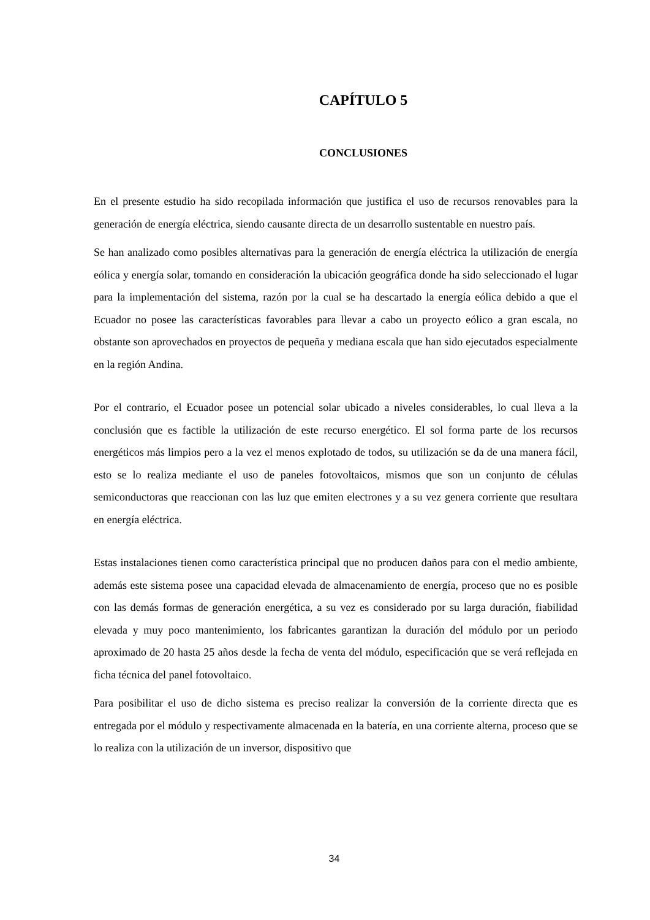CAPÍTULO 5
CONCLUSIONES
En el presente estudio ha sido recopilada información que justifica el uso de recursos renovables para la generación de energía eléctrica, siendo causante directa de un desarrollo sustentable en nuestro país.
Se han analizado como posibles alternativas para la generación de energía eléctrica la utilización de energía eólica y energía solar, tomando en consideración la ubicación geográfica donde ha sido seleccionado el lugar para la implementación del sistema, razón por la cual se ha descartado la energía eólica debido a que el Ecuador no posee las características favorables para llevar a cabo un proyecto eólico a gran escala, no obstante son aprovechados en proyectos de pequeña y mediana escala que han sido ejecutados especialmente en la región Andina.
Por el contrario, el Ecuador posee un potencial solar ubicado a niveles considerables, lo cual lleva a la conclusión que es factible la utilización de este recurso energético. El sol forma parte de los recursos energéticos más limpios pero a la vez el menos explotado de todos, su utilización se da de una manera fácil, esto se lo realiza mediante el uso de paneles fotovoltaicos, mismos que son un conjunto de células semiconductoras que reaccionan con las luz que emiten electrones y a su vez genera corriente que resultara en energía eléctrica.
Estas instalaciones tienen como característica principal que no producen daños para con el medio ambiente, además este sistema posee una capacidad elevada de almacenamiento de energía, proceso que no es posible con las demás formas de generación energética, a su vez es considerado por su larga duración, fiabilidad elevada y muy poco mantenimiento, los fabricantes garantizan la duración del módulo por un periodo aproximado de 20 hasta 25 años desde la fecha de venta del módulo, especificación que se verá reflejada en ficha técnica del panel fotovoltaico.
Para posibilitar el uso de dicho sistema es preciso realizar la conversión de la corriente directa que es entregada por el módulo y respectivamente almacenada en la batería, en una corriente alterna, proceso que se lo realiza con la utilización de un inversor, dispositivo que
34